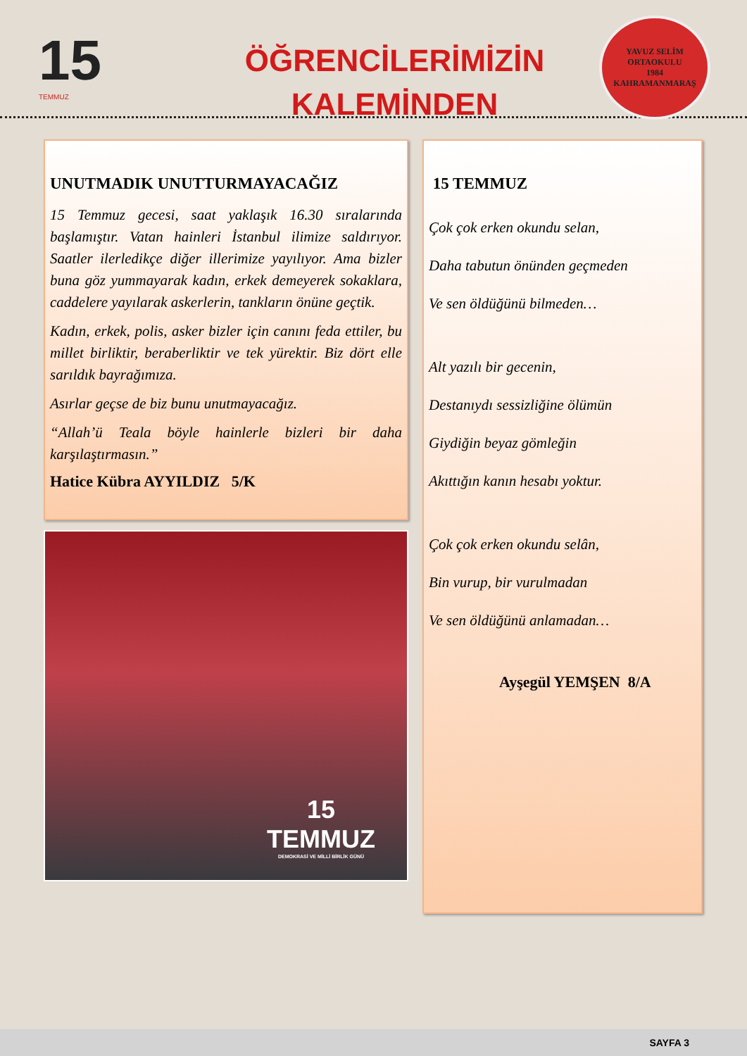15
TEMMUZ
ÖĞRENCİLERİMİZİN
KALEMİNDEN
YAVUZ SELİM
ORTAOKULU
1984
KAHRAMANMARAŞ
UNUTMADIK UNUTTURMAYACAĞIZ
15 Temmuz gecesi, saat yaklaşık 16.30 sıralarında başlamıştır. Vatan hainleri İstanbul ilimize saldırıyor. Saatler ilerledikçe diğer illerimize yayılıyor. Ama bizler buna göz yummayarak kadın, erkek demeyerek sokaklara, caddelere yayılarak askerlerin, tankların önüne geçtik.
Kadın, erkek, polis, asker bizler için canını feda ettiler, bu millet birliktir, beraberliktir ve tek yürektir. Biz dört elle sarıldık bayrağımıza.
Asırlar geçse de biz bunu unutmayacağız.
“Allah’ü Teala böyle hainlerle bizleri bir daha karşılaştırmasın.”
Hatice Kübra AYYILDIZ 5/K
15
TEMMUZ
DEMOKRASİ VE MİLLİ BİRLİK GÜNÜ
15 TEMMUZ
Çok çok erken okundu selan,
Daha tabutun önünden geçmeden
Ve sen öldüğünü bilmeden…
Alt yazılı bir gecenin,
Destanıydı sessizliğine ölümün
Giydiğin beyaz gömleğin
Akıttığın kanın hesabı yoktur.
Çok çok erken okundu selân,
Bin vurup, bir vurulmadan
Ve sen öldüğünü anlamadan…
Ayşegül YEMŞEN 8/A
SAYFA 3